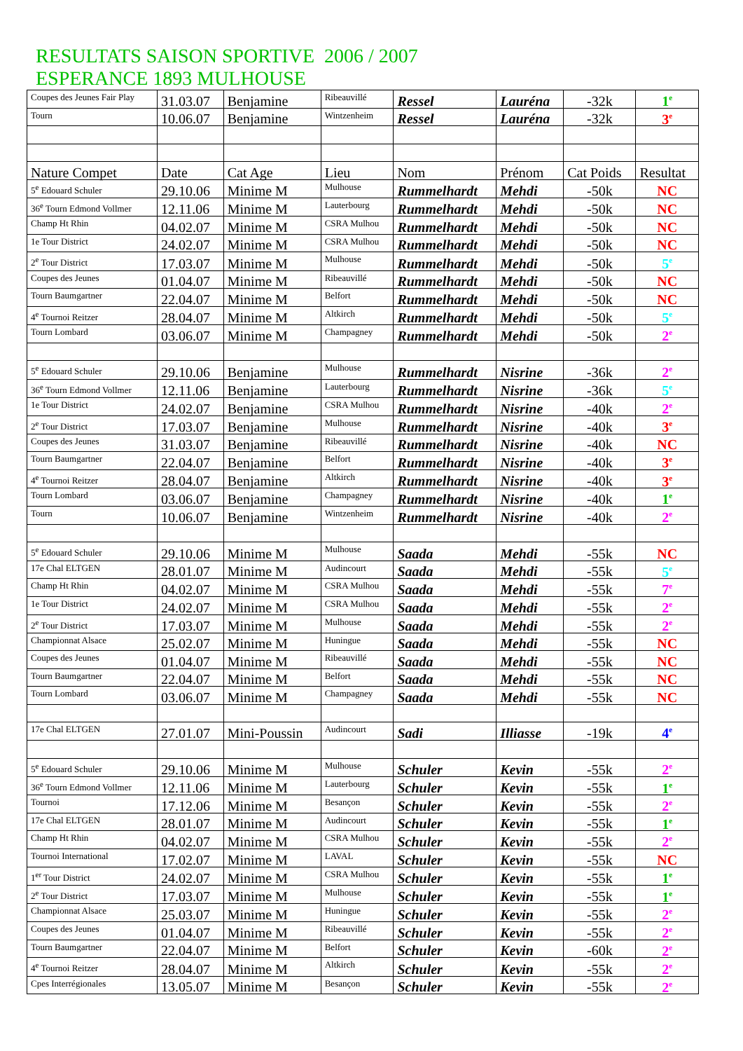RESULTATS SAISON SPORTIVE 2006 / 2007
ESPERANCE 1893 MULHOUSE
| Coupes des Jeunes Fair Play | 31.03.07 | Benjamine | Ribeauvillé | Ressel | Lauréna | -32k | 1<sup>e</sup> |
| Tourn | 10.06.07 | Benjamine | Wintzenheim | Ressel | Lauréna | -32k | 3<sup>e</sup> |
| Nature Compet | Date | Cat Age | Lieu | Nom | Prénom | Cat Poids | Resultat |
| 5<sup>e</sup> Edouard Schuler | 29.10.06 | Minime M | Mulhouse | Rummelhardt | Mehdi | -50k | NC |
| 36<sup>e</sup> Tourn Edmond Vollmer | 12.11.06 | Minime M | Lauterbourg | Rummelhardt | Mehdi | -50k | NC |
| Champ Ht Rhin | 04.02.07 | Minime M | CSRA Mulhou | Rummelhardt | Mehdi | -50k | NC |
| 1e Tour District | 24.02.07 | Minime M | CSRA Mulhou | Rummelhardt | Mehdi | -50k | NC |
| 2<sup>e</sup> Tour District | 17.03.07 | Minime M | Mulhouse | Rummelhardt | Mehdi | -50k | 5<sup>e</sup> |
| Coupes des Jeunes | 01.04.07 | Minime M | Ribeauvillé | Rummelhardt | Mehdi | -50k | NC |
| Tourn Baumgartner | 22.04.07 | Minime M | Belfort | Rummelhardt | Mehdi | -50k | NC |
| 4<sup>e</sup> Tournoi Reitzer | 28.04.07 | Minime M | Altkirch | Rummelhardt | Mehdi | -50k | 5<sup>e</sup> |
| Tourn Lombard | 03.06.07 | Minime M | Champagney | Rummelhardt | Mehdi | -50k | 2<sup>e</sup> |
| 5<sup>e</sup> Edouard Schuler | 29.10.06 | Benjamine | Mulhouse | Rummelhardt | Nisrine | -36k | 2<sup>e</sup> |
| 36<sup>e</sup> Tourn Edmond Vollmer | 12.11.06 | Benjamine | Lauterbourg | Rummelhardt | Nisrine | -36k | 5<sup>e</sup> |
| 1e Tour District | 24.02.07 | Benjamine | CSRA Mulhou | Rummelhardt | Nisrine | -40k | 2<sup>e</sup> |
| 2<sup>e</sup> Tour District | 17.03.07 | Benjamine | Mulhouse | Rummelhardt | Nisrine | -40k | 3<sup>e</sup> |
| Coupes des Jeunes | 31.03.07 | Benjamine | Ribeauvillé | Rummelhardt | Nisrine | -40k | NC |
| Tourn Baumgartner | 22.04.07 | Benjamine | Belfort | Rummelhardt | Nisrine | -40k | 3<sup>e</sup> |
| 4<sup>e</sup> Tournoi Reitzer | 28.04.07 | Benjamine | Altkirch | Rummelhardt | Nisrine | -40k | 3<sup>e</sup> |
| Tourn Lombard | 03.06.07 | Benjamine | Champagney | Rummelhardt | Nisrine | -40k | 1<sup>e</sup> |
| Tourn | 10.06.07 | Benjamine | Wintzenheim | Rummelhardt | Nisrine | -40k | 2<sup>e</sup> |
| 5<sup>e</sup> Edouard Schuler | 29.10.06 | Minime M | Mulhouse | Saada | Mehdi | -55k | NC |
| 17e Chal ELTGEN | 28.01.07 | Minime M | Audincourt | Saada | Mehdi | -55k | 5<sup>e</sup> |
| Champ Ht Rhin | 04.02.07 | Minime M | CSRA Mulhou | Saada | Mehdi | -55k | 7<sup>e</sup> |
| 1e Tour District | 24.02.07 | Minime M | CSRA Mulhou | Saada | Mehdi | -55k | 2<sup>e</sup> |
| 2<sup>e</sup> Tour District | 17.03.07 | Minime M | Mulhouse | Saada | Mehdi | -55k | 2<sup>e</sup> |
| Championnat Alsace | 25.02.07 | Minime M | Huningue | Saada | Mehdi | -55k | NC |
| Coupes des Jeunes | 01.04.07 | Minime M | Ribeauvillé | Saada | Mehdi | -55k | NC |
| Tourn Baumgartner | 22.04.07 | Minime M | Belfort | Saada | Mehdi | -55k | NC |
| Tourn Lombard | 03.06.07 | Minime M | Champagney | Saada | Mehdi | -55k | NC |
| 17e Chal ELTGEN | 27.01.07 | Mini-Poussin | Audincourt | Sadi | Illiasse | -19k | 4<sup>e</sup> |
| 5<sup>e</sup> Edouard Schuler | 29.10.06 | Minime M | Mulhouse | Schuler | Kevin | -55k | 2<sup>e</sup> |
| 36<sup>e</sup> Tourn Edmond Vollmer | 12.11.06 | Minime M | Lauterbourg | Schuler | Kevin | -55k | 1<sup>e</sup> |
| Tournoi | 17.12.06 | Minime M | Besançon | Schuler | Kevin | -55k | 2<sup>e</sup> |
| 17e Chal ELTGEN | 28.01.07 | Minime M | Audincourt | Schuler | Kevin | -55k | 1<sup>e</sup> |
| Champ Ht Rhin | 04.02.07 | Minime M | CSRA Mulhou | Schuler | Kevin | -55k | 2<sup>e</sup> |
| Tournoi International | 17.02.07 | Minime M | LAVAL | Schuler | Kevin | -55k | NC |
| 1<sup>er</sup> Tour District | 24.02.07 | Minime M | CSRA Mulhou | Schuler | Kevin | -55k | 1<sup>e</sup> |
| 2<sup>e</sup> Tour District | 17.03.07 | Minime M | Mulhouse | Schuler | Kevin | -55k | 1<sup>e</sup> |
| Championnat Alsace | 25.03.07 | Minime M | Huningue | Schuler | Kevin | -55k | 2<sup>e</sup> |
| Coupes des Jeunes | 01.04.07 | Minime M | Ribeauvillé | Schuler | Kevin | -55k | 2<sup>e</sup> |
| Tourn Baumgartner | 22.04.07 | Minime M | Belfort | Schuler | Kevin | -60k | 2<sup>e</sup> |
| 4<sup>e</sup> Tournoi Reitzer | 28.04.07 | Minime M | Altkirch | Schuler | Kevin | -55k | 2<sup>e</sup> |
| Cpes Interrégionales | 13.05.07 | Minime M | Besançon | Schuler | Kevin | -55k | 2<sup>e</sup> |